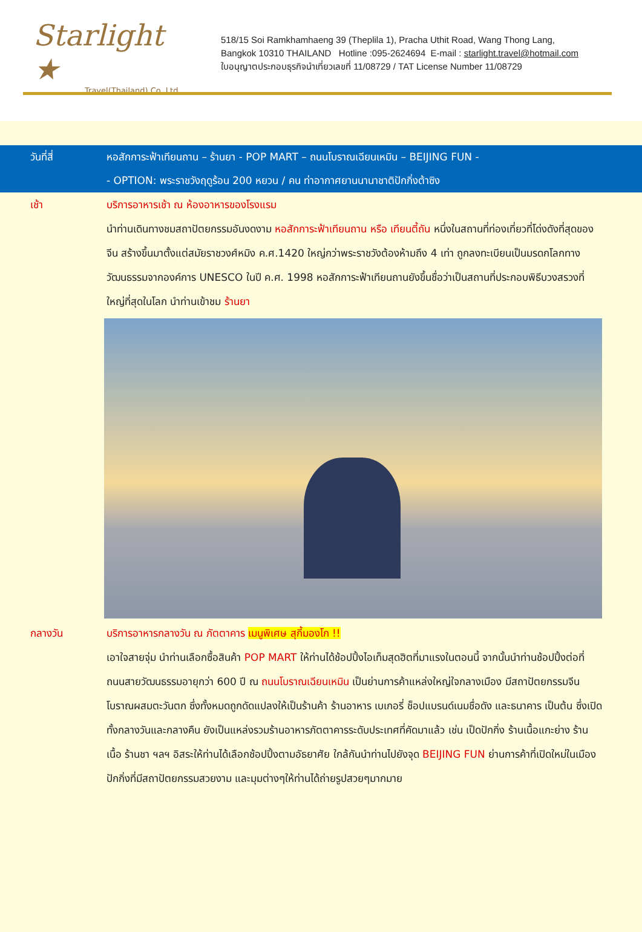Starlight ★
Travel(Thailand) Co.,Ltd
518/15 Soi Ramkhamhaeng 39 (Theplila 1), Pracha Uthit Road, Wang Thong Lang,
Bangkok 10310 THAILAND Hotline :095-2624694 E-mail : starlight.travel@hotmail.com
ใบอนุญาตประกอบธุรกิจนำเที่ยวเลขที่ 11/08729 / TAT License Number 11/08729
วันที่สี่ หอสักการะฟ้าเทียนถาน – ร้านยา - POP MART – ถนนโบราณเฉียนเหมิน – BEIJING FUN -
- OPTION: พระราชวังฤดูร้อน 200 หยวน / คน ท่าอากาศยานนานาชาติปักกิ่งต้าซิง
เช้า บริการอาหารเช้า ณ ห้องอาหารของโรงแรม
นำท่านเดินทางชมสถาปัตยกรรมอันงดงาม หอสักการะฟ้าเทียนถาน หรือ เทียนตี้ถัน หนึ่งในสถานที่ท่องเที่ยวที่โด่งดังที่สุดของจีน สร้างขึ้นมาตั้งแต่สมัยราชวงศ์หมิง ค.ศ.1420 ใหญ่กว่าพระราชวังต้องห้ามถึง 4 เท่า ถูกลงทะเบียนเป็นมรดกโลกทางวัฒนธรรมจากองค์การ UNESCO ในปี ค.ศ. 1998 หอสักการะฟ้าเทียนถานยังขึ้นชื่อว่าเป็นสถานที่ประกอบพิธีบวงสรวงที่ใหญ่ที่สุดในโลก นำท่านเข้าชม ร้านยา
กลางวัน บริการอาหารกลางวัน ณ ภัตตาคาร เมนูพิเศษ สุกี้มองโก !!
เอาใจสายจุ่ม นำท่านเลือกซื้อสินค้า POP MART ให้ท่านได้ช้อปปิ้งไอเท็มสุดฮิตที่มาแรงในตอนนี้ จากนั้นนำท่านช้อปปิ้งต่อที่ถนนสายวัฒนธรรมอายุกว่า 600 ปี ณ ถนนโบราณเฉียนเหมิน เป็นย่านการค้าแหล่งใหญ่ใจกลางเมือง มีสถาปัตยกรรมจีนโบราณผสมตะวันตก ซึ่งทั้งหมดถูกดัดแปลงให้เป็นร้านค้า ร้านอาหาร เบเกอรี่ ช็อปแบรนด์เนมชื่อดัง และธนาคาร เป็นต้น ซึ่งเปิดทั้งกลางวันและกลางคืน ยังเป็นแหล่งรวมร้านอาหารภัตตาคารระดับประเทศที่คัดมาแล้ว เช่น เป็ดปักกิ่ง ร้านเนื้อแกะย่าง ร้านเนื้อ ร้านชา ฯลฯ อิสระให้ท่านได้เลือกช้อปปิ้งตามอัธยาศัย ใกล้กันนำท่านไปยังจุด BEIJING FUN ย่านการค้าที่เปิดใหม่ในเมืองปักกิ่งที่มีสถาปัตยกรรมสวยงาม และมุมต่างๆให้ท่านได้ถ่ายรูปสวยๆมากมาย